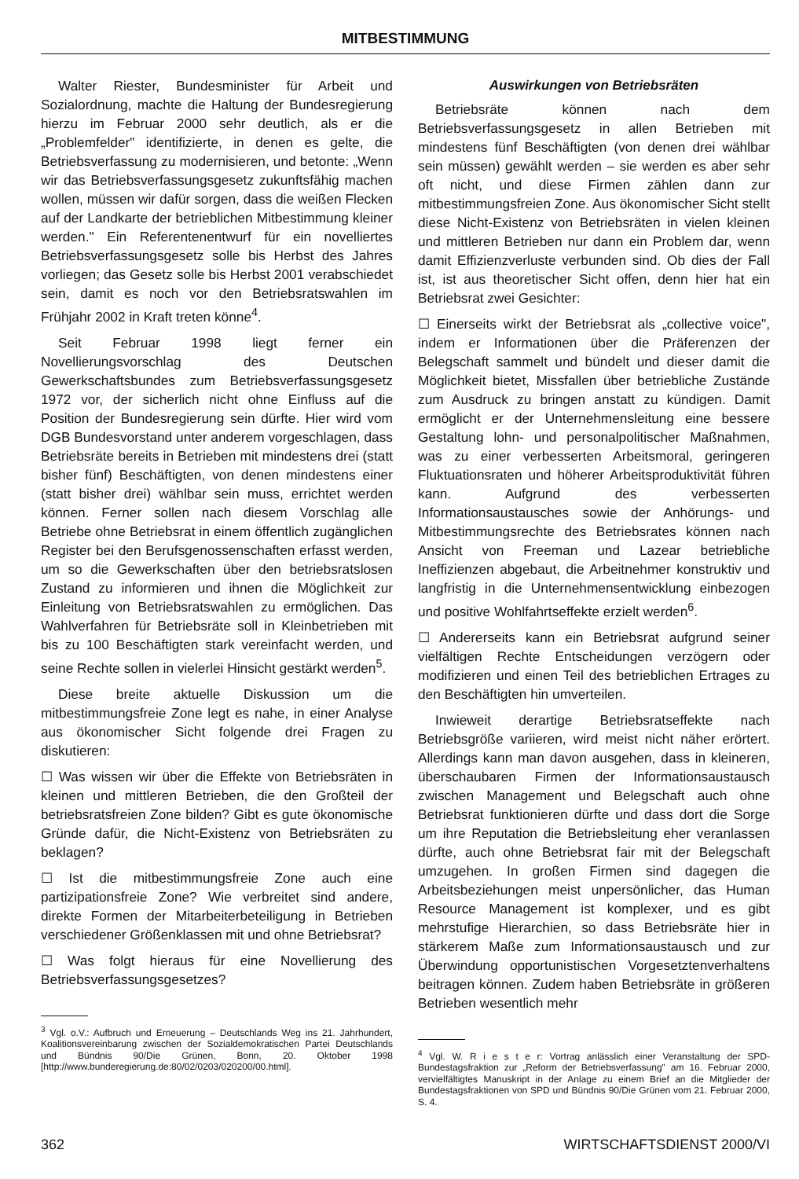MITBESTIMMUNG
Walter Riester, Bundesminister für Arbeit und Sozialordnung, machte die Haltung der Bundesregierung hierzu im Februar 2000 sehr deutlich, als er die „Problemfelder" identifizierte, in denen es gelte, die Betriebsverfassung zu modernisieren, und betonte: „Wenn wir das Betriebsverfassungsgesetz zukunftsfähig machen wollen, müssen wir dafür sorgen, dass die weißen Flecken auf der Landkarte der betrieblichen Mitbestimmung kleiner werden." Ein Referentenentwurf für ein novelliertes Betriebsverfassungsgesetz solle bis Herbst des Jahres vorliegen; das Gesetz solle bis Herbst 2001 verabschiedet sein, damit es noch vor den Betriebsratswahlen im Frühjahr 2002 in Kraft treten könne<sup>4</sup>.
Seit Februar 1998 liegt ferner ein Novellierungsvorschlag des Deutschen Gewerkschaftsbundes zum Betriebsverfassungsgesetz 1972 vor, der sicherlich nicht ohne Einfluss auf die Position der Bundesregierung sein dürfte. Hier wird vom DGB Bundesvorstand unter anderem vorgeschlagen, dass Betriebsräte bereits in Betrieben mit mindestens drei (statt bisher fünf) Beschäftigten, von denen mindestens einer (statt bisher drei) wählbar sein muss, errichtet werden können. Ferner sollen nach diesem Vorschlag alle Betriebe ohne Betriebsrat in einem öffentlich zugänglichen Register bei den Berufsgenossenschaften erfasst werden, um so die Gewerkschaften über den betriebsratslosen Zustand zu informieren und ihnen die Möglichkeit zur Einleitung von Betriebsratswahlen zu ermöglichen. Das Wahlverfahren für Betriebsräte soll in Kleinbetrieben mit bis zu 100 Beschäftigten stark vereinfacht werden, und seine Rechte sollen in vielerlei Hinsicht gestärkt werden<sup>5</sup>.
Diese breite aktuelle Diskussion um die mitbestimmungsfreie Zone legt es nahe, in einer Analyse aus ökonomischer Sicht folgende drei Fragen zu diskutieren:
☐ Was wissen wir über die Effekte von Betriebsräten in kleinen und mittleren Betrieben, die den Großteil der betriebsratsfreien Zone bilden? Gibt es gute ökonomische Gründe dafür, die Nicht-Existenz von Betriebsräten zu beklagen?
☐ Ist die mitbestimmungsfreie Zone auch eine partizipationsfreie Zone? Wie verbreitet sind andere, direkte Formen der Mitarbeiterbeteiligung in Betrieben verschiedener Größenklassen mit und ohne Betriebsrat?
☐ Was folgt hieraus für eine Novellierung des Betriebsverfassungsgesetzes?
<sup>3</sup> Vgl. o.V.: Aufbruch und Erneuerung – Deutschlands Weg ins 21. Jahrhundert, Koalitionsvereinbarung zwischen der Sozialdemokratischen Partei Deutschlands und Bündnis 90/Die Grünen, Bonn, 20. Oktober 1998 [http://www.bunderegierung.de:80/02/0203/020200/00.html].
Auswirkungen von Betriebsräten
Betriebsräte können nach dem Betriebsverfassungsgesetz in allen Betrieben mit mindestens fünf Beschäftigten (von denen drei wählbar sein müssen) gewählt werden – sie werden es aber sehr oft nicht, und diese Firmen zählen dann zur mitbestimmungsfreien Zone. Aus ökonomischer Sicht stellt diese Nicht-Existenz von Betriebsräten in vielen kleinen und mittleren Betrieben nur dann ein Problem dar, wenn damit Effizienzverluste verbunden sind. Ob dies der Fall ist, ist aus theoretischer Sicht offen, denn hier hat ein Betriebsrat zwei Gesichter:
☐ Einerseits wirkt der Betriebsrat als „collective voice", indem er Informationen über die Präferenzen der Belegschaft sammelt und bündelt und dieser damit die Möglichkeit bietet, Missfallen über betriebliche Zustände zum Ausdruck zu bringen anstatt zu kündigen. Damit ermöglicht er der Unternehmensleitung eine bessere Gestaltung lohn- und personalpolitischer Maßnahmen, was zu einer verbesserten Arbeitsmoral, geringeren Fluktuationsraten und höherer Arbeitsproduktivität führen kann. Aufgrund des verbesserten Informationsaustausches sowie der Anhörungs- und Mitbestimmungsrechte des Betriebsrates können nach Ansicht von Freeman und Lazear betriebliche Ineffizienzen abgebaut, die Arbeitnehmer konstruktiv und langfristig in die Unternehmensentwicklung einbezogen und positive Wohlfahrtseffekte erzielt werden<sup>6</sup>.
☐ Andererseits kann ein Betriebsrat aufgrund seiner vielfältigen Rechte Entscheidungen verzögern oder modifizieren und einen Teil des betrieblichen Ertrages zu den Beschäftigten hin umverteilen.
Inwieweit derartige Betriebsratseffekte nach Betriebsgröße variieren, wird meist nicht näher erörtert. Allerdings kann man davon ausgehen, dass in kleineren, überschaubaren Firmen der Informationsaustausch zwischen Management und Belegschaft auch ohne Betriebsrat funktionieren dürfte und dass dort die Sorge um ihre Reputation die Betriebsleitung eher veranlassen dürfte, auch ohne Betriebsrat fair mit der Belegschaft umzugehen. In großen Firmen sind dagegen die Arbeitsbeziehungen meist unpersönlicher, das Human Resource Management ist komplexer, und es gibt mehrstufige Hierarchien, so dass Betriebsräte hier in stärkerem Maße zum Informationsaustausch und zur Überwindung opportunistischen Vorgesetztenverhaltens beitragen können. Zudem haben Betriebsräte in größeren Betrieben wesentlich mehr
<sup>4</sup> Vgl. W. R i e s t e r: Vortrag anlässlich einer Veranstaltung der SPD-Bundestagsfraktion zur „Reform der Betriebsverfassung" am 16. Februar 2000, vervielfältigtes Manuskript in der Anlage zu einem Brief an die Mitglieder der Bundestagsfraktionen von SPD und Bündnis 90/Die Grünen vom 21. Februar 2000, S. 4.
362 WIRTSCHAFTSDIENST 2000/VI